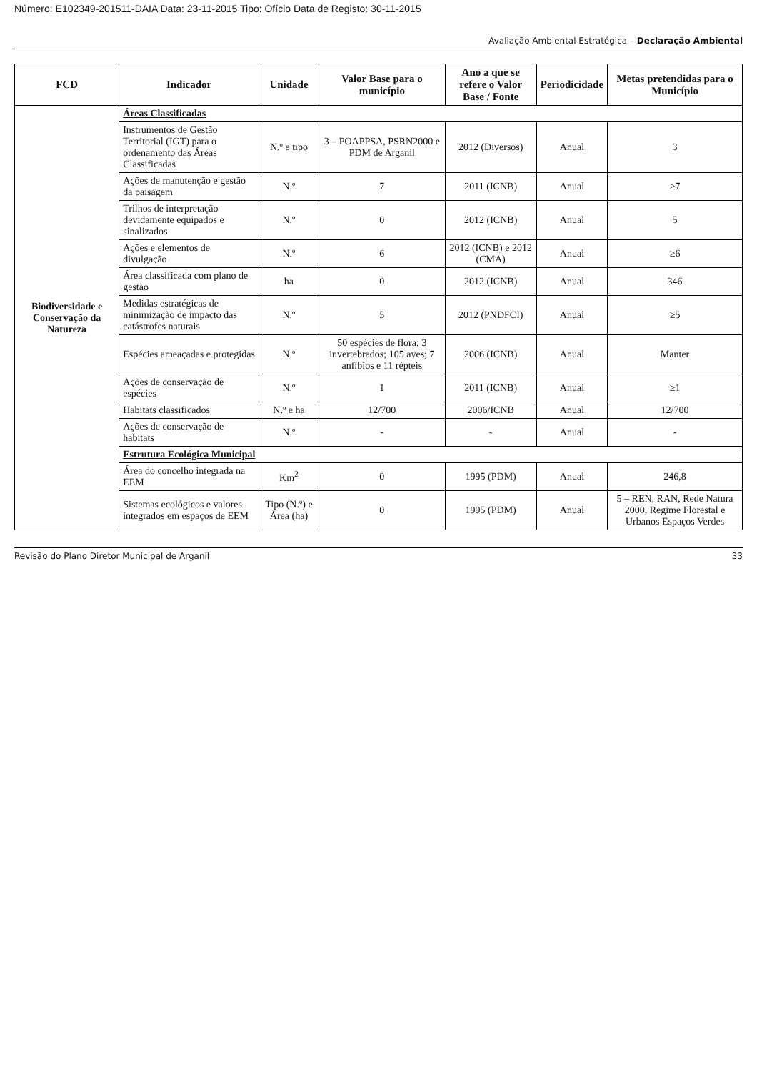Número: E102349-201511-DAIA Data: 23-11-2015 Tipo: Ofício Data de Registo: 30-11-2015
Avaliação Ambiental Estratégica – Declaração Ambiental
| FCD | Indicador | Unidade | Valor Base para o município | Ano a que se refere o Valor Base / Fonte | Periodicidade | Metas pretendidas para o Município |
| --- | --- | --- | --- | --- | --- | --- |
| Biodiversidade e Conservação da Natureza | Áreas Classificadas | | | | | |
| | Instrumentos de Gestão Territorial (IGT) para o ordenamento das Áreas Classificadas | N.º e tipo | 3 – POAPPSA, PSRN2000 e PDM de Arganil | 2012 (Diversos) | Anual | 3 |
| | Ações de manutenção e gestão da paisagem | N.º | 7 | 2011 (ICNB) | Anual | ≥7 |
| | Trilhos de interpretação devidamente equipados e sinalizados | N.º | 0 | 2012 (ICNB) | Anual | 5 |
| | Ações e elementos de divulgação | N.º | 6 | 2012 (ICNB) e 2012 (CMA) | Anual | ≥6 |
| | Área classificada com plano de gestão | ha | 0 | 2012 (ICNB) | Anual | 346 |
| | Medidas estratégicas de minimização de impacto das catástrofes naturais | N.º | 5 | 2012 (PNDFCI) | Anual | ≥5 |
| | Espécies ameaçadas e protegidas | N.º | 50 espécies de flora; 3 invertebrados; 105 aves; 7 anfíbios e 11 répteis | 2006 (ICNB) | Anual | Manter |
| | Ações de conservação de espécies | N.º | 1 | 2011 (ICNB) | Anual | ≥1 |
| | Habitats classificados | N.º e ha | 12/700 | 2006/ICNB | Anual | 12/700 |
| | Ações de conservação de habitats | N.º | - | - | Anual | - |
| | Estrutura Ecológica Municipal | | | | | |
| | Área do concelho integrada na EEM | Km<sup>2</sup> | 0 | 1995 (PDM) | Anual | 246,8 |
| | Sistemas ecológicos e valores integrados em espaços de EEM | Tipo (N.º) e Área (ha) | 0 | 1995 (PDM) | Anual | 5 – REN, RAN, Rede Natura 2000, Regime Florestal e Urbanos Espaços Verdes |
Revisão do Plano Diretor Municipal de Arganil 33